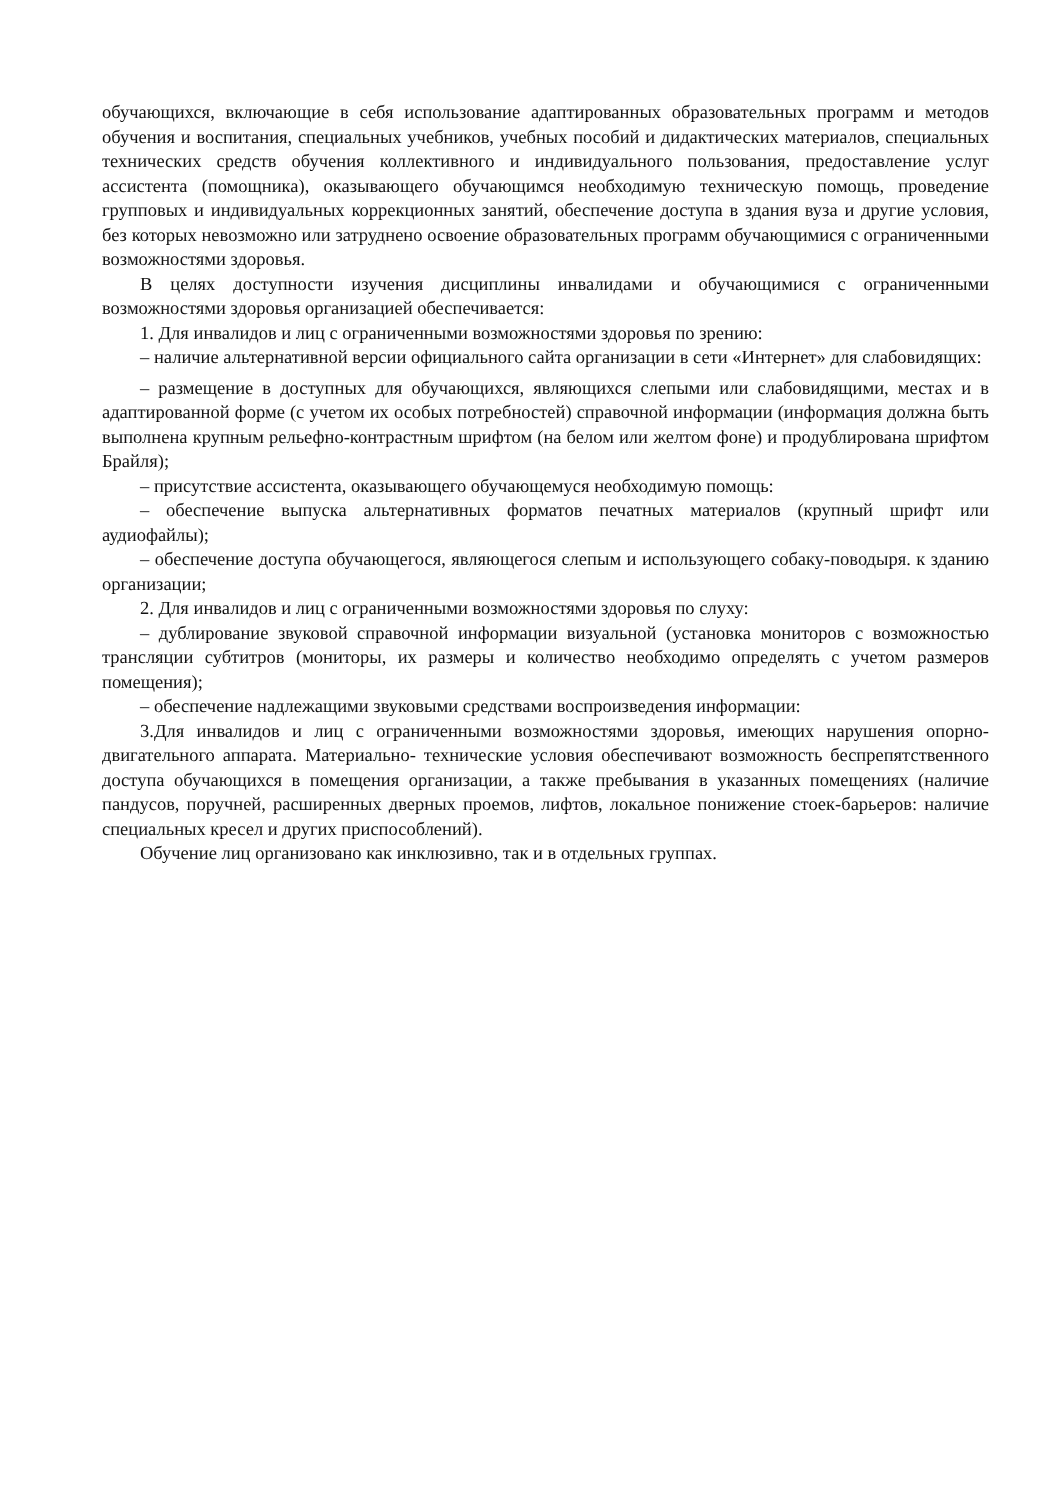обучающихся, включающие в себя использование адаптированных образовательных программ и методов обучения и воспитания, специальных учебников, учебных пособий и дидактических материалов, специальных технических средств обучения коллективного и индивидуального пользования, предоставление услуг ассистента (помощника), оказывающего обучающимся необходимую техническую помощь, проведение групповых и индивидуальных коррекционных занятий, обеспечение доступа в здания вуза и другие условия, без которых невозможно или затруднено освоение образовательных программ обучающимися с ограниченными возможностями здоровья.
В целях доступности изучения дисциплины инвалидами и обучающимися с ограниченными возможностями здоровья организацией обеспечивается:
1. Для инвалидов и лиц с ограниченными возможностями здоровья по зрению:
– наличие альтернативной версии официального сайта организации в сети «Интернет» для слабовидящих:
– размещение в доступных для обучающихся, являющихся слепыми или слабовидящими, местах и в адаптированной форме (с учетом их особых потребностей) справочной информации (информация должна быть выполнена крупным рельефно-контрастным шрифтом (на белом или желтом фоне) и продублирована шрифтом Брайля);
– присутствие ассистента, оказывающего обучающемуся необходимую помощь:
– обеспечение выпуска альтернативных форматов печатных материалов (крупный шрифт или аудиофайлы);
– обеспечение доступа обучающегося, являющегося слепым и использующего собаку-поводыря. к зданию организации;
2. Для инвалидов и лиц с ограниченными возможностями здоровья по слуху:
– дублирование звуковой справочной информации визуальной (установка мониторов с возможностью трансляции субтитров (мониторы, их размеры и количество необходимо определять с учетом размеров помещения);
– обеспечение надлежащими звуковыми средствами воспроизведения информации:
3.Для инвалидов и лиц с ограниченными возможностями здоровья, имеющих нарушения опорно-двигательного аппарата. Материально- технические условия обеспечивают возможность беспрепятственного доступа обучающихся в помещения организации, а также пребывания в указанных помещениях (наличие пандусов, поручней, расширенных дверных проемов, лифтов, локальное понижение стоек-барьеров: наличие специальных кресел и других приспособлений).
Обучение лиц организовано как инклюзивно, так и в отдельных группах.